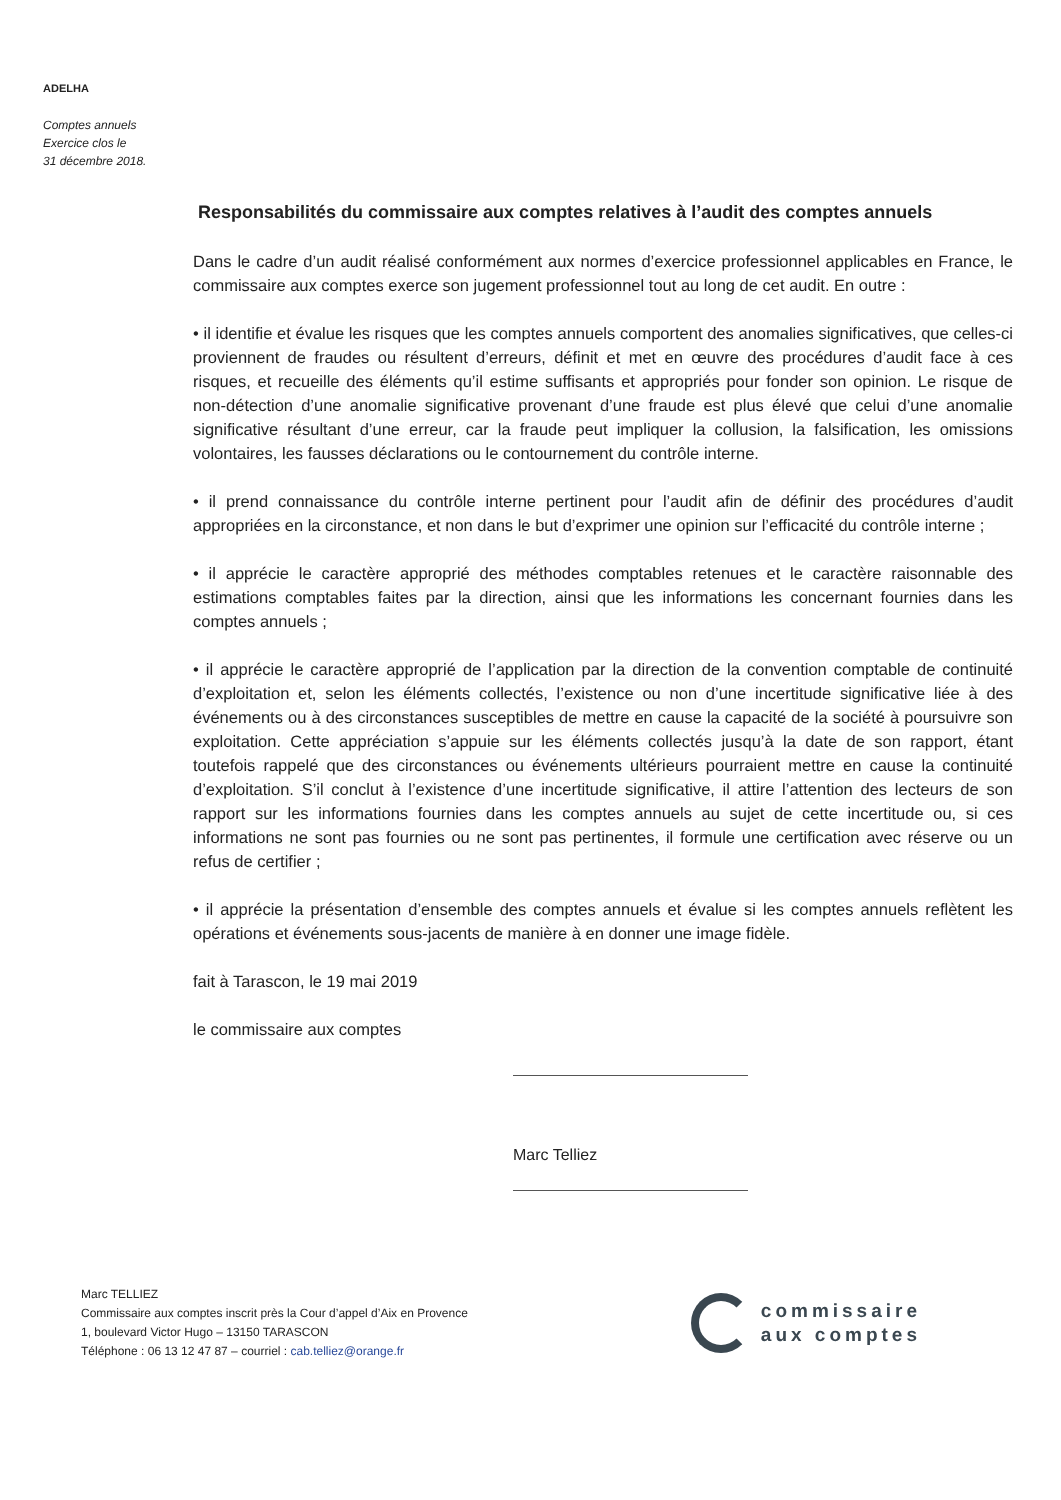ADELHA
Comptes annuels
Exercice clos le
31 décembre 2018.
Responsabilités du commissaire aux comptes relatives à l’audit des comptes annuels
Dans le cadre d’un audit réalisé conformément aux normes d’exercice professionnel applicables en France, le commissaire aux comptes exerce son jugement professionnel tout au long de cet audit. En outre :
• il identifie et évalue les risques que les comptes annuels comportent des anomalies significatives, que celles-ci proviennent de fraudes ou résultent d’erreurs, définit et met en œuvre des procédures d’audit face à ces risques, et recueille des éléments qu’il estime suffisants et appropriés pour fonder son opinion. Le risque de non-détection d’une anomalie significative provenant d’une fraude est plus élevé que celui d’une anomalie significative résultant d’une erreur, car la fraude peut impliquer la collusion, la falsification, les omissions volontaires, les fausses déclarations ou le contournement du contrôle interne.
• il prend connaissance du contrôle interne pertinent pour l’audit afin de définir des procédures d’audit appropriées en la circonstance, et non dans le but d’exprimer une opinion sur l’efficacité du contrôle interne ;
• il apprécie le caractère approprié des méthodes comptables retenues et le caractère raisonnable des estimations comptables faites par la direction, ainsi que les informations les concernant fournies dans les comptes annuels ;
• il apprécie le caractère approprié de l’application par la direction de la convention comptable de continuité d’exploitation et, selon les éléments collectés, l’existence ou non d’une incertitude significative liée à des événements ou à des circonstances susceptibles de mettre en cause la capacité de la société à poursuivre son exploitation. Cette appréciation s’appuie sur les éléments collectés jusqu’à la date de son rapport, étant toutefois rappelé que des circonstances ou événements ultérieurs pourraient mettre en cause la continuité d’exploitation. S’il conclut à l’existence d’une incertitude significative, il attire l’attention des lecteurs de son rapport sur les informations fournies dans les comptes annuels au sujet de cette incertitude ou, si ces informations ne sont pas fournies ou ne sont pas pertinentes, il formule une certification avec réserve ou un refus de certifier ;
• il apprécie la présentation d’ensemble des comptes annuels et évalue si les comptes annuels reflètent les opérations et événements sous-jacents de manière à en donner une image fidèle.
fait à Tarascon, le 19 mai 2019
le commissaire aux comptes
Marc Telliez
Marc TELLIEZ
Commissaire aux comptes inscrit près la Cour d’appel d’Aix en Provence
1, boulevard Victor Hugo – 13150 TARASCON
Téléphone : 06 13 12 47 87 – courriel : cab.telliez@orange.fr
commissaire
aux comptes